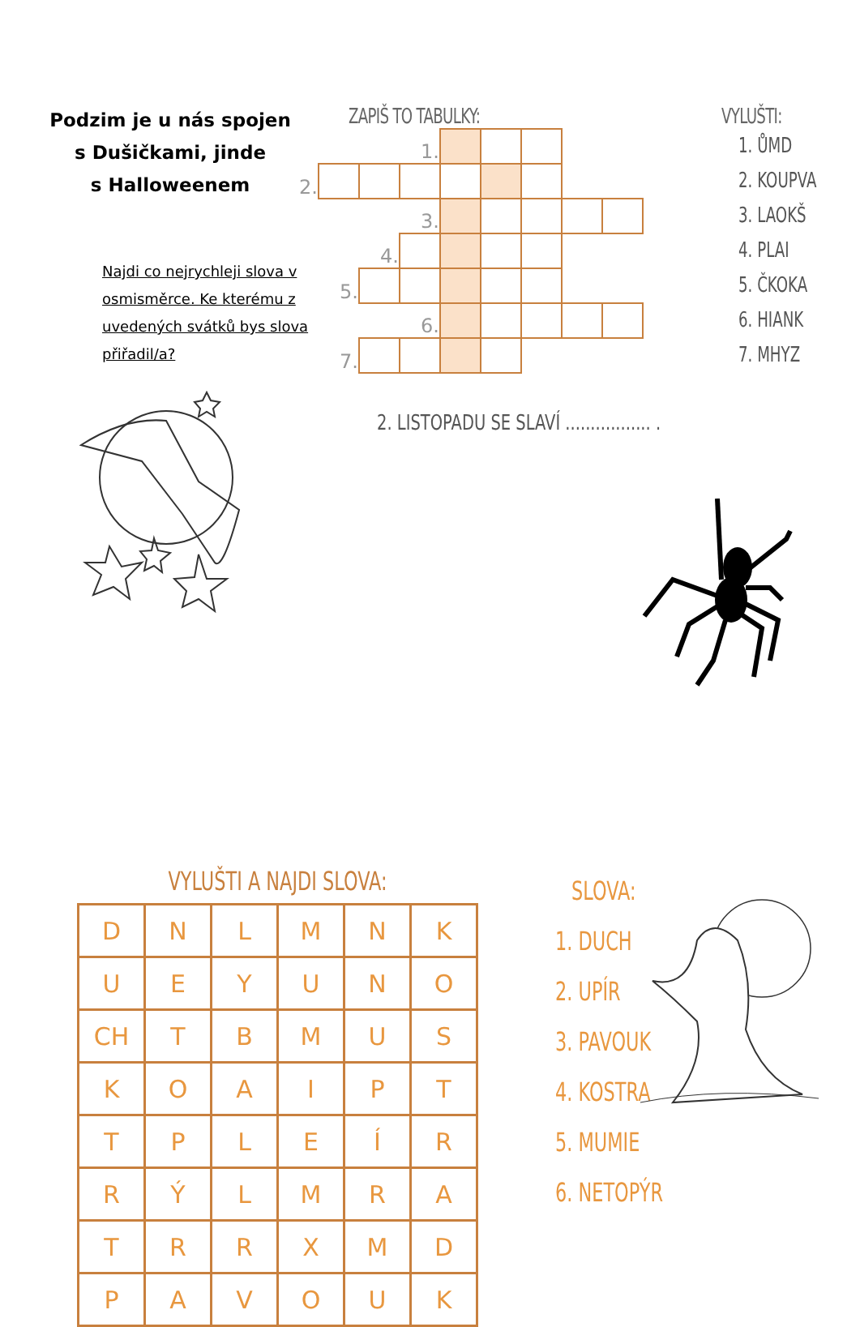Podzim je u nás spojen
s Dušičkami, jinde
s Halloweenem
Najdi co nejrychleji slova v osmisměrce. Ke kterému z uvedených svátků bys slova přiřadil/a?
ZAPIŠ TO TABULKY:
| | | | 1. | | | | | |
| 2. | | | | | | | | |
| | | | 3. | | | | | |
| | | 4. | | | | | | |
| | 5. | | | | | | | |
| | | | 6. | | | | | |
| | 7. | | | | | | | |
2. LISTOPADU SE SLAVÍ ................. .
VYLUŠTI:
1. ŮMD
2. KOUPVA
3. LAOKŠ
4. PLAI
5. ČKOKA
6. HIANK
7. MHYZ
VYLUŠTI A NAJDI SLOVA:
| D | N | L | M | N | K |
| U | E | Y | U | N | O |
| CH | T | B | M | U | S |
| K | O | A | I | P | T |
| T | P | L | E | Í | R |
| R | Ý | L | M | R | A |
| T | R | R | X | M | D |
| P | A | V | O | U | K |
SLOVA:
1. DUCH
2. UPÍR
3. PAVOUK
4. KOSTRA
5. MUMIE
6. NETOPÝR